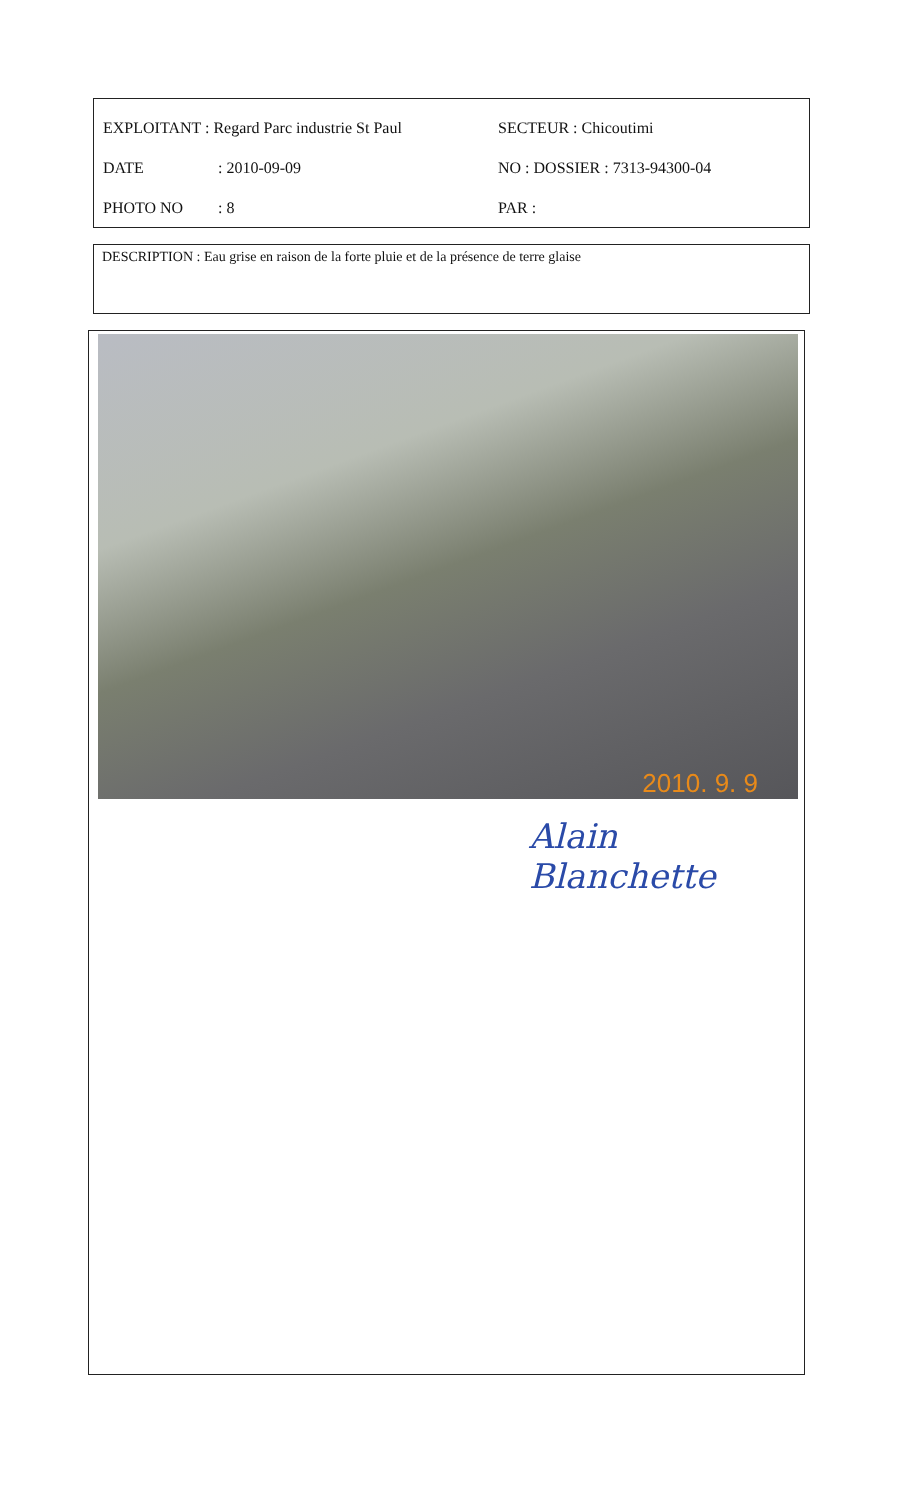EXPLOITANT : Regard Parc industrie St Paul
SECTEUR : Chicoutimi
DATE: 2010-09-09 NO : DOSSIER : 7313-94300-04
PHOTO NO: 8 PAR :
DESCRIPTION : Eau grise en raison de la forte pluie et de la présence de terre glaise
2010. 9. 9
Alain Blanchette